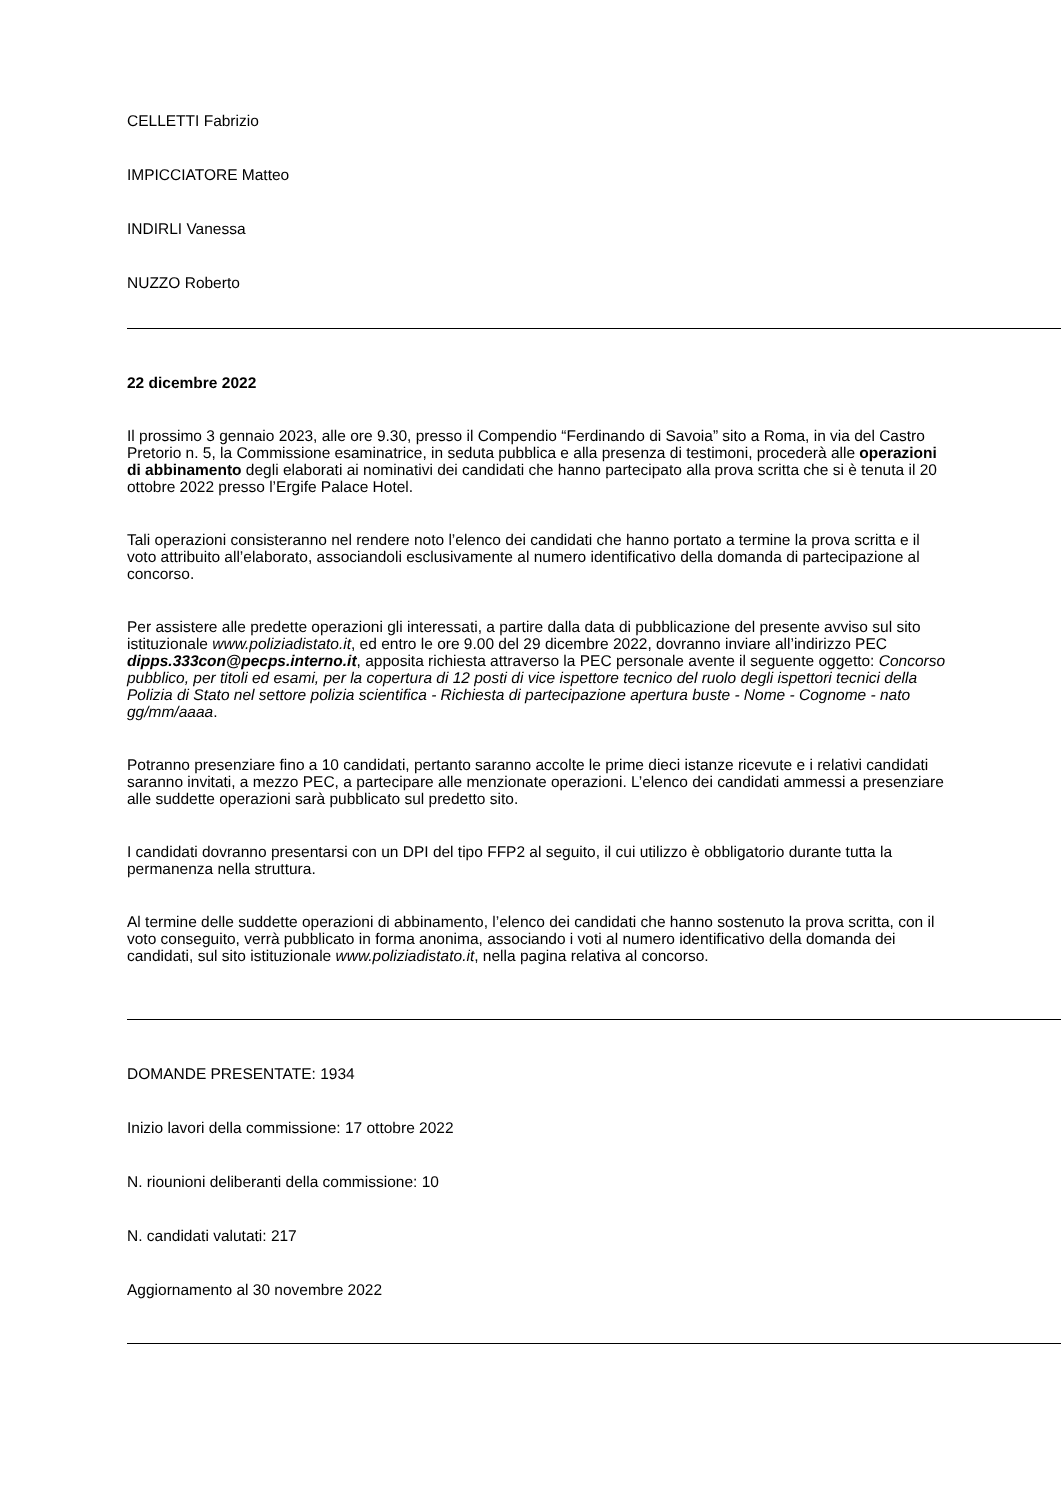CELLETTI Fabrizio
IMPICCIATORE Matteo
INDIRLI Vanessa
NUZZO Roberto
22 dicembre 2022
Il prossimo 3 gennaio 2023, alle ore 9.30, presso il Compendio “Ferdinando di Savoia” sito a Roma, in via del Castro Pretorio n. 5, la Commissione esaminatrice, in seduta pubblica e alla presenza di testimoni, procederà alle operazioni di abbinamento degli elaborati ai nominativi dei candidati che hanno partecipato alla prova scritta che si è tenuta il 20 ottobre 2022 presso l’Ergife Palace Hotel.
Tali operazioni consisteranno nel rendere noto l’elenco dei candidati che hanno portato a termine la prova scritta e il voto attribuito all’elaborato, associandoli esclusivamente al numero identificativo della domanda di partecipazione al concorso.
Per assistere alle predette operazioni gli interessati, a partire dalla data di pubblicazione del presente avviso sul sito istituzionale www.poliziadistato.it, ed entro le ore 9.00 del 29 dicembre 2022, dovranno inviare all’indirizzo PEC dipps.333con@pecps.interno.it, apposita richiesta attraverso la PEC personale avente il seguente oggetto: Concorso pubblico, per titoli ed esami, per la copertura di 12 posti di vice ispettore tecnico del ruolo degli ispettori tecnici della Polizia di Stato nel settore polizia scientifica - Richiesta di partecipazione apertura buste - Nome - Cognome - nato gg/mm/aaaa.
Potranno presenziare fino a 10 candidati, pertanto saranno accolte le prime dieci istanze ricevute e i relativi candidati saranno invitati, a mezzo PEC, a partecipare alle menzionate operazioni. L’elenco dei candidati ammessi a presenziare alle suddette operazioni sarà pubblicato sul predetto sito.
I candidati dovranno presentarsi con un DPI del tipo FFP2 al seguito, il cui utilizzo è obbligatorio durante tutta la permanenza nella struttura.
Al termine delle suddette operazioni di abbinamento, l’elenco dei candidati che hanno sostenuto la prova scritta, con il voto conseguito, verrà pubblicato in forma anonima, associando i voti al numero identificativo della domanda dei candidati, sul sito istituzionale www.poliziadistato.it, nella pagina relativa al concorso.
DOMANDE PRESENTATE: 1934
Inizio lavori della commissione: 17 ottobre 2022
N. riounioni deliberanti della commissione: 10
N. candidati valutati: 217
Aggiornamento al 30 novembre 2022